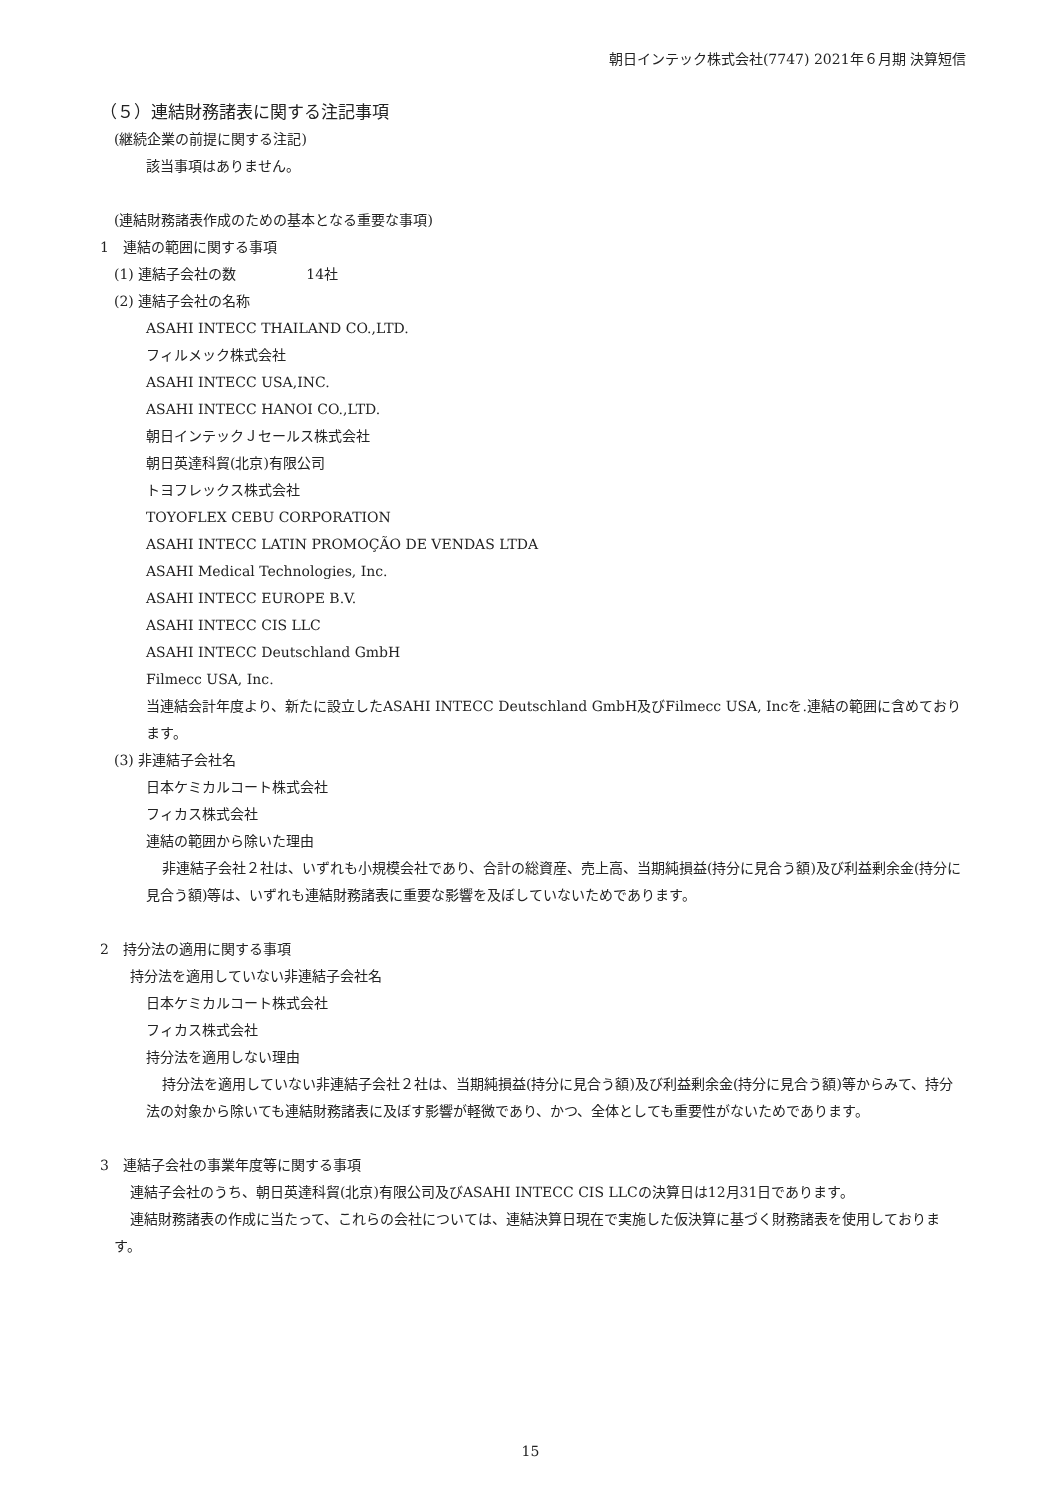朝日インテック株式会社(7747) 2021年６月期 決算短信
（５）連結財務諸表に関する注記事項
(継続企業の前提に関する注記)
該当事項はありません。
(連結財務諸表作成のための基本となる重要な事項)
1　連結の範囲に関する事項
(1) 連結子会社の数　　　　　14社
(2) 連結子会社の名称
ASAHI INTECC THAILAND CO.,LTD.
フィルメック株式会社
ASAHI INTECC USA,INC.
ASAHI INTECC HANOI CO.,LTD.
朝日インテックＪセールス株式会社
朝日英達科貿(北京)有限公司
トヨフレックス株式会社
TOYOFLEX CEBU CORPORATION
ASAHI INTECC LATIN PROMOÇÃO DE VENDAS LTDA
ASAHI Medical Technologies, Inc.
ASAHI INTECC EUROPE B.V.
ASAHI INTECC CIS LLC
ASAHI INTECC Deutschland GmbH
Filmecc USA, Inc.
当連結会計年度より、新たに設立したASAHI INTECC Deutschland GmbH及びFilmecc USA, Incを.連結の範囲に含めております。
(3) 非連結子会社名
日本ケミカルコート株式会社
フィカス株式会社
連結の範囲から除いた理由
非連結子会社２社は、いずれも小規模会社であり、合計の総資産、売上高、当期純損益(持分に見合う額)及び利益剰余金(持分に見合う額)等は、いずれも連結財務諸表に重要な影響を及ぼしていないためであります。
2　持分法の適用に関する事項
持分法を適用していない非連結子会社名
日本ケミカルコート株式会社
フィカス株式会社
持分法を適用しない理由
持分法を適用していない非連結子会社２社は、当期純損益(持分に見合う額)及び利益剰余金(持分に見合う額)等からみて、持分法の対象から除いても連結財務諸表に及ぼす影響が軽微であり、かつ、全体としても重要性がないためであります。
3　連結子会社の事業年度等に関する事項
連結子会社のうち、朝日英達科貿(北京)有限公司及びASAHI INTECC CIS LLCの決算日は12月31日であります。
連結財務諸表の作成に当たって、これらの会社については、連結決算日現在で実施した仮決算に基づく財務諸表を使用しております。
15